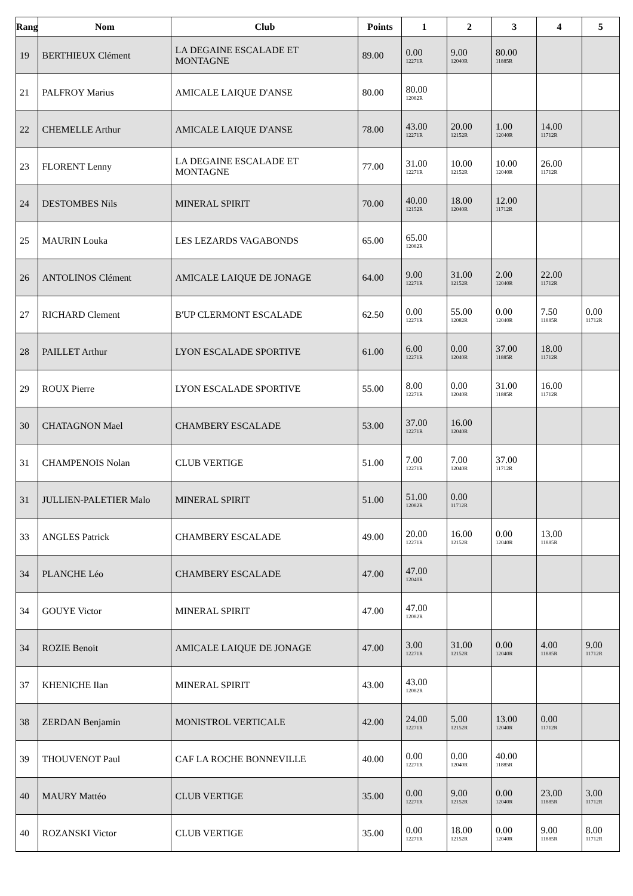| Rang | Nom | Club | Points | 1 | 2 | 3 | 4 | 5 |
| --- | --- | --- | --- | --- | --- | --- | --- | --- |
| 19 | BERTHIEUX Clément | LA DEGAINE ESCALADE ET MONTAGNE | 89.00 | 0.00 12271R | 9.00 12040R | 80.00 11885R | | |
| 21 | PALFROY Marius | AMICALE LAIQUE D'ANSE | 80.00 | 80.00 12082R | | | | |
| 22 | CHEMELLE Arthur | AMICALE LAIQUE D'ANSE | 78.00 | 43.00 12271R | 20.00 12152R | 1.00 12040R | 14.00 11712R | |
| 23 | FLORENT Lenny | LA DEGAINE ESCALADE ET MONTAGNE | 77.00 | 31.00 12271R | 10.00 12152R | 10.00 12040R | 26.00 11712R | |
| 24 | DESTOMBES Nils | MINERAL SPIRIT | 70.00 | 40.00 12152R | 18.00 12040R | 12.00 11712R | | |
| 25 | MAURIN Louka | LES LEZARDS VAGABONDS | 65.00 | 65.00 12082R | | | | |
| 26 | ANTOLINOS Clément | AMICALE LAIQUE DE JONAGE | 64.00 | 9.00 12271R | 31.00 12152R | 2.00 12040R | 22.00 11712R | |
| 27 | RICHARD Clement | B'UP CLERMONT ESCALADE | 62.50 | 0.00 12271R | 55.00 12082R | 0.00 12040R | 7.50 11885R | 0.00 11712R |
| 28 | PAILLET Arthur | LYON ESCALADE SPORTIVE | 61.00 | 6.00 12271R | 0.00 12040R | 37.00 11885R | 18.00 11712R | |
| 29 | ROUX Pierre | LYON ESCALADE SPORTIVE | 55.00 | 8.00 12271R | 0.00 12040R | 31.00 11885R | 16.00 11712R | |
| 30 | CHATAGNON Mael | CHAMBERY ESCALADE | 53.00 | 37.00 12271R | 16.00 12040R | | | |
| 31 | CHAMPENOIS Nolan | CLUB VERTIGE | 51.00 | 7.00 12271R | 7.00 12040R | 37.00 11712R | | |
| 31 | JULLIEN-PALETIER Malo | MINERAL SPIRIT | 51.00 | 51.00 12082R | 0.00 11712R | | | |
| 33 | ANGLES Patrick | CHAMBERY ESCALADE | 49.00 | 20.00 12271R | 16.00 12152R | 0.00 12040R | 13.00 11885R | |
| 34 | PLANCHE Léo | CHAMBERY ESCALADE | 47.00 | 47.00 12040R | | | | |
| 34 | GOUYE Victor | MINERAL SPIRIT | 47.00 | 47.00 12082R | | | | |
| 34 | ROZIE Benoit | AMICALE LAIQUE DE JONAGE | 47.00 | 3.00 12271R | 31.00 12152R | 0.00 12040R | 4.00 11885R | 9.00 11712R |
| 37 | KHENICHE Ilan | MINERAL SPIRIT | 43.00 | 43.00 12082R | | | | |
| 38 | ZERDAN Benjamin | MONISTROL VERTICALE | 42.00 | 24.00 12271R | 5.00 12152R | 13.00 12040R | 0.00 11712R | |
| 39 | THOUVENOT Paul | CAF LA ROCHE BONNEVILLE | 40.00 | 0.00 12271R | 0.00 12040R | 40.00 11885R | | |
| 40 | MAURY Mattéo | CLUB VERTIGE | 35.00 | 0.00 12271R | 9.00 12152R | 0.00 12040R | 23.00 11885R | 3.00 11712R |
| 40 | ROZANSKI Victor | CLUB VERTIGE | 35.00 | 0.00 12271R | 18.00 12152R | 0.00 12040R | 9.00 11885R | 8.00 11712R |